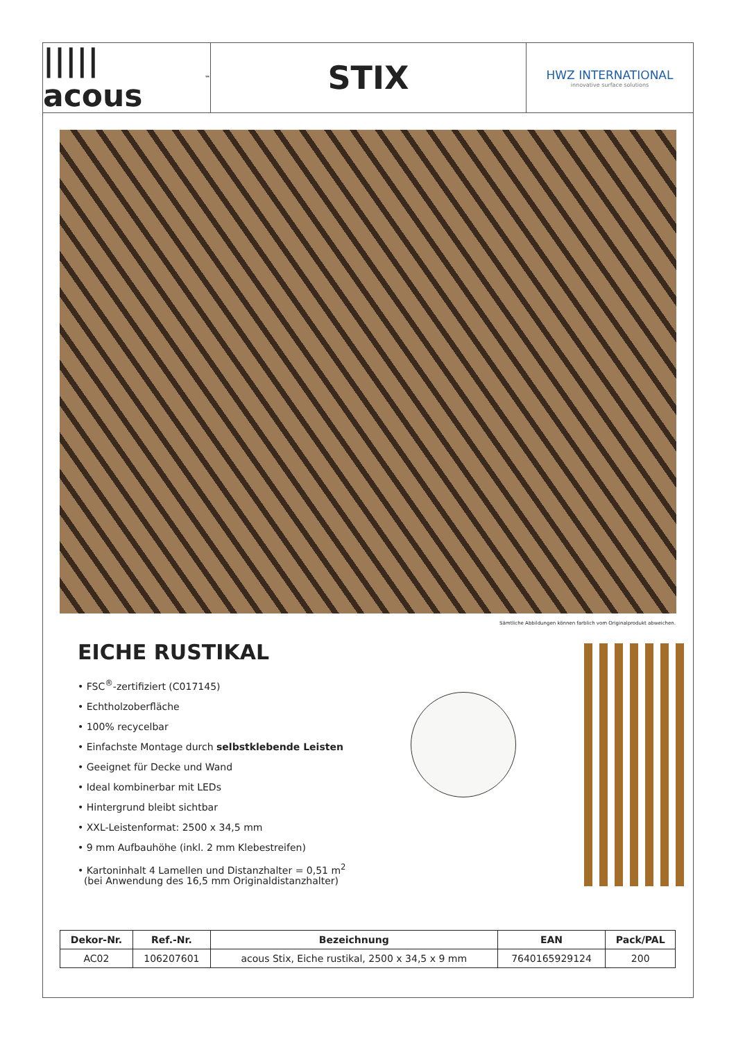||||| acous<sup>™</sup>
STIX
HWZ INTERNATIONAL
innovative surface solutions
Sämtliche Abbildungen können farblich vom Originalprodukt abweichen.
EICHE RUSTIKAL
• FSC<sup>®</sup>-zertifiziert (C017145)
• Echtholzoberfläche
• 100% recycelbar
• Einfachste Montage durch selbstklebende Leisten
• Geeignet für Decke und Wand
• Ideal kombinerbar mit LEDs
• Hintergrund bleibt sichtbar
• XXL-Leistenformat: 2500 x 34,5 mm
• 9 mm Aufbauhöhe (inkl. 2 mm Klebestreifen)
• Kartoninhalt 4 Lamellen und Distanzhalter = 0,51 m<sup>2</sup>
(bei Anwendung des 16,5 mm Originaldistanzhalter)
| Dekor-Nr. | Ref.-Nr. | Bezeichnung | EAN | Pack/PAL |
| --- | --- | --- | --- | --- |
| AC02 | 106207601 | acous Stix, Eiche rustikal, 2500 x 34,5 x 9 mm | 7640165929124 | 200 |